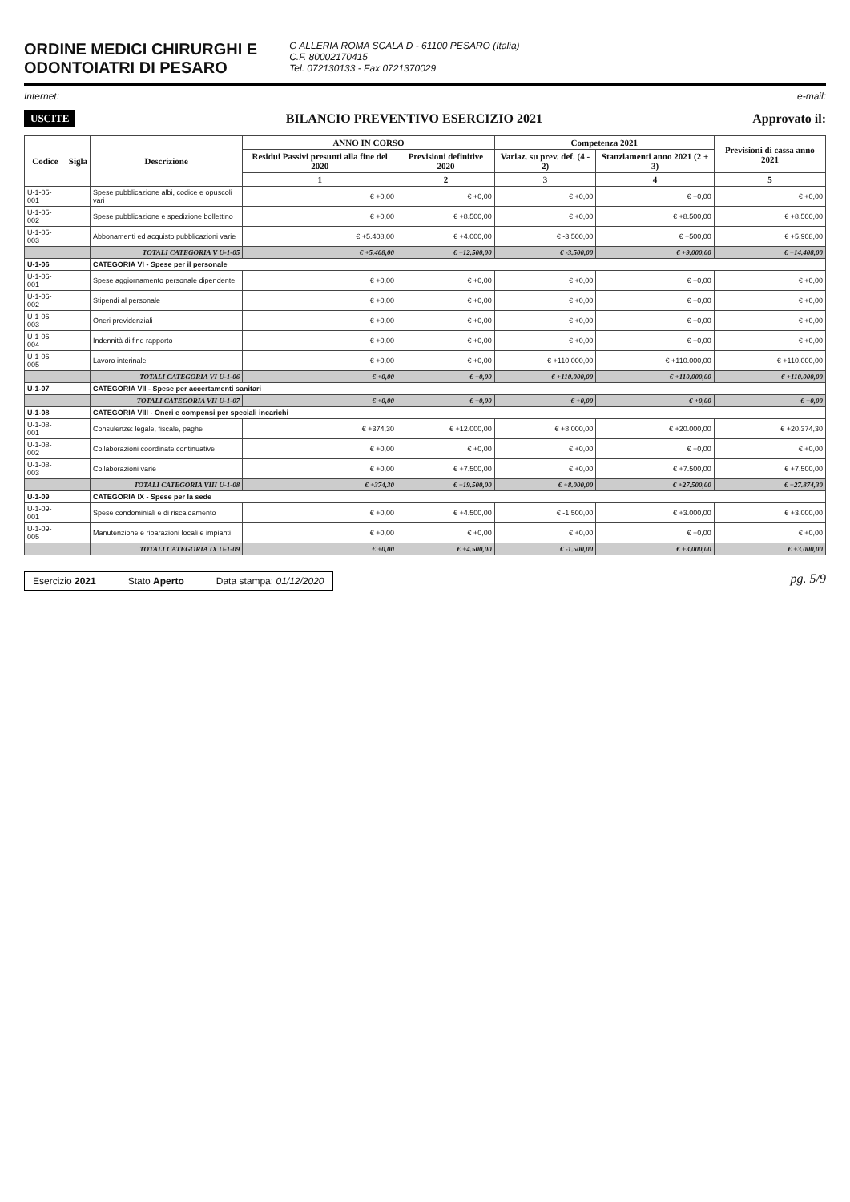ORDINE MEDICI CHIRURGHI E
ODONTOIATRI DI PESARO
G ALLERIA ROMA SCALA D - 61100 PESARO (Italia)
C.F. 80002170415
Tel. 072130133 - Fax 0721370029
Internet: e-mail:
USCITE BILANCIO PREVENTIVO ESERCIZIO 2021 Approvato il:
| Codice | Sigla | Descrizione | ANNO IN CORSO | | Competenza 2021 | | Previsioni di cassa anno 2021 |
| --- | --- | --- | --- | --- | --- | --- | --- |
| | | | Residui Passivi presunti alla fine del 2020 | Previsioni definitive 2020 | Variaz. su prev. def. (4 - 2) | Stanziamenti anno 2021 (2 + 3) | |
| | | | 1 | 2 | 3 | 4 | 5 |
| U-1-05-001 | | Spese pubblicazione albi, codice e opuscoli vari | € +0,00 | € +0,00 | € +0,00 | € +0,00 | € +0,00 |
| U-1-05-002 | | Spese pubblicazione e spedizione bollettino | € +0,00 | € +8.500,00 | € +0,00 | € +8.500,00 | € +8.500,00 |
| U-1-05-003 | | Abbonamenti ed acquisto pubblicazioni varie | € +5.408,00 | € +4.000,00 | € -3.500,00 | € +500,00 | € +5.908,00 |
| | | TOTALI CATEGORIA V U-1-05 | € +5.408,00 | € +12.500,00 | € -3.500,00 | € +9.000,00 | € +14.408,00 |
| U-1-06 | | CATEGORIA VI - Spese per il personale | | | | | |
| U-1-06-001 | | Spese aggiornamento personale dipendente | € +0,00 | € +0,00 | € +0,00 | € +0,00 | € +0,00 |
| U-1-06-002 | | Stipendi al personale | € +0,00 | € +0,00 | € +0,00 | € +0,00 | € +0,00 |
| U-1-06-003 | | Oneri previdenziali | € +0,00 | € +0,00 | € +0,00 | € +0,00 | € +0,00 |
| U-1-06-004 | | Indennità di fine rapporto | € +0,00 | € +0,00 | € +0,00 | € +0,00 | € +0,00 |
| U-1-06-005 | | Lavoro interinale | € +0,00 | € +0,00 | € +110.000,00 | € +110.000,00 | € +110.000,00 |
| | | TOTALI CATEGORIA VI U-1-06 | € +0,00 | € +0,00 | € +110.000,00 | € +110.000,00 | € +110.000,00 |
| U-1-07 | | CATEGORIA VII - Spese per accertamenti sanitari | | | | | |
| | | TOTALI CATEGORIA VII U-1-07 | € +0,00 | € +0,00 | € +0,00 | € +0,00 | € +0,00 |
| U-1-08 | | CATEGORIA VIII - Oneri e compensi per speciali incarichi | | | | | |
| U-1-08-001 | | Consulenze: legale, fiscale, paghe | € +374,30 | € +12.000,00 | € +8.000,00 | € +20.000,00 | € +20.374,30 |
| U-1-08-002 | | Collaborazioni coordinate continuative | € +0,00 | € +0,00 | € +0,00 | € +0,00 | € +0,00 |
| U-1-08-003 | | Collaborazioni varie | € +0,00 | € +7.500,00 | € +0,00 | € +7.500,00 | € +7.500,00 |
| | | TOTALI CATEGORIA VIII U-1-08 | € +374,30 | € +19.500,00 | € +8.000,00 | € +27.500,00 | € +27.874,30 |
| U-1-09 | | CATEGORIA IX - Spese per la sede | | | | | |
| U-1-09-001 | | Spese condominiali e di riscaldamento | € +0,00 | € +4.500,00 | € -1.500,00 | € +3.000,00 | € +3.000,00 |
| U-1-09-005 | | Manutenzione e riparazioni locali e impianti | € +0,00 | € +0,00 | € +0,00 | € +0,00 | € +0,00 |
| | | TOTALI CATEGORIA IX U-1-09 | € +0,00 | € +4.500,00 | € -1.500,00 | € +3.000,00 | € +3.000,00 |
Esercizio 2021 Stato Aperto Data stampa: 01/12/2020
pg. 5/9